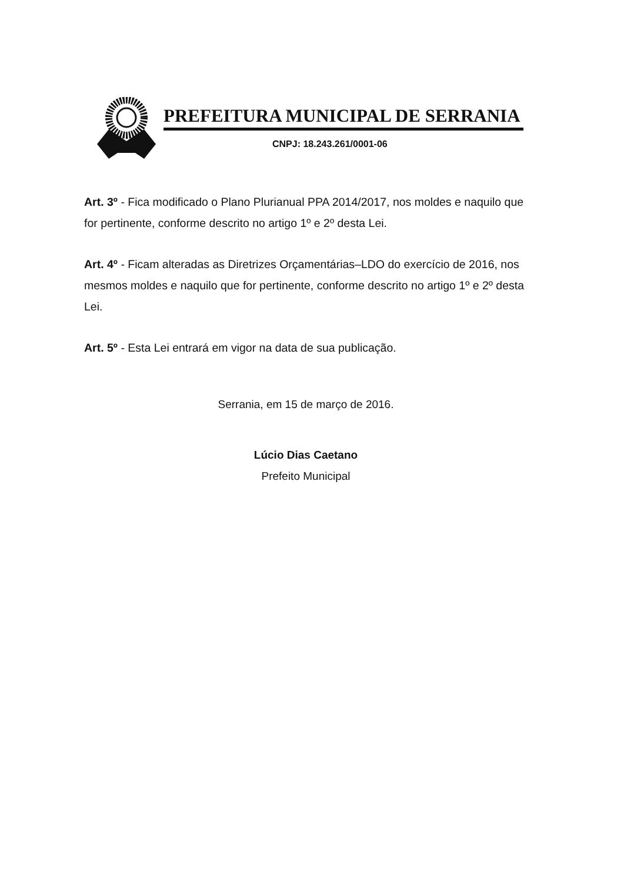PREFEITURA MUNICIPAL DE SERRANIA
CNPJ: 18.243.261/0001-06
Art. 3º - Fica modificado o Plano Plurianual PPA 2014/2017, nos moldes e naquilo que for pertinente, conforme descrito no artigo 1º e 2º desta Lei.
Art. 4º - Ficam alteradas as Diretrizes Orçamentárias–LDO do exercício de 2016, nos mesmos moldes e naquilo que for pertinente, conforme descrito no artigo 1º e 2º desta Lei.
Art. 5º - Esta Lei entrará em vigor na data de sua publicação.
Serrania, em 15 de março de 2016.
Lúcio Dias Caetano
Prefeito Municipal